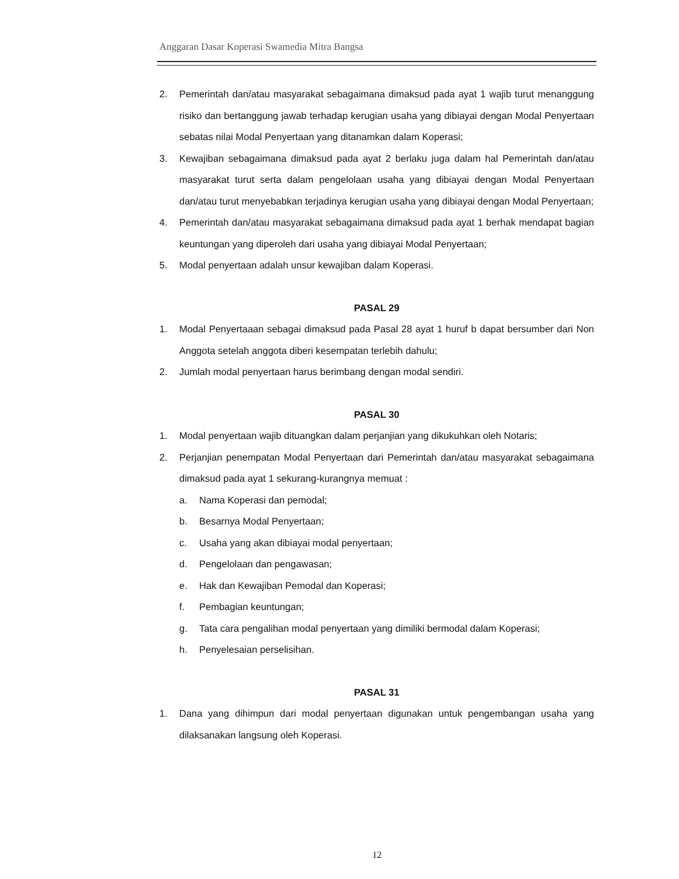Anggaran Dasar Koperasi Swamedia Mitra Bangsa
2. Pemerintah dan/atau masyarakat sebagaimana dimaksud pada ayat 1 wajib turut menanggung risiko dan bertanggung jawab terhadap kerugian usaha yang dibiayai dengan Modal Penyertaan sebatas nilai Modal Penyertaan yang ditanamkan dalam Koperasi;
3. Kewajiban sebagaimana dimaksud pada ayat 2 berlaku juga dalam hal Pemerintah dan/atau masyarakat turut serta dalam pengelolaan usaha yang dibiayai dengan Modal Penyertaan dan/atau turut menyebabkan terjadinya kerugian usaha yang dibiayai dengan Modal Penyertaan;
4. Pemerintah dan/atau masyarakat sebagaimana dimaksud pada ayat 1 berhak mendapat bagian keuntungan yang diperoleh dari usaha yang dibiayai Modal Penyertaan;
5. Modal penyertaan adalah unsur kewajiban dalam Koperasi.
PASAL 29
1. Modal Penyertaaan sebagai dimaksud pada Pasal 28 ayat 1 huruf b dapat bersumber dari Non Anggota setelah anggota diberi kesempatan terlebih dahulu;
2. Jumlah modal penyertaan harus berimbang dengan modal sendiri.
PASAL 30
1. Modal penyertaan wajib dituangkan dalam perjanjian yang dikukuhkan oleh Notaris;
2. Perjanjian penempatan Modal Penyertaan dari Pemerintah dan/atau masyarakat sebagaimana dimaksud pada ayat 1 sekurang-kurangnya memuat :
a. Nama Koperasi dan pemodal;
b. Besarnya Modal Penyertaan;
c. Usaha yang akan dibiayai modal penyertaan;
d. Pengelolaan dan pengawasan;
e. Hak dan Kewajiban Pemodal dan Koperasi;
f. Pembagian keuntungan;
g. Tata cara pengalihan modal penyertaan yang dimiliki bermodal dalam Koperasi;
h. Penyelesaian perselisihan.
PASAL 31
1. Dana yang dihimpun dari modal penyertaan digunakan untuk pengembangan usaha yang dilaksanakan langsung oleh Koperasi.
12